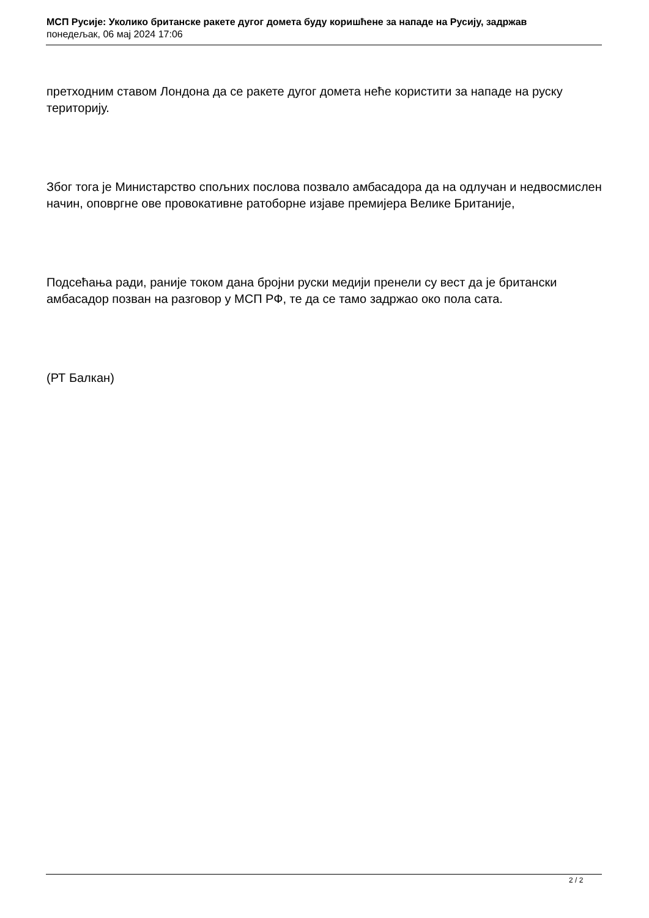МСП Русије: Уколико британске ракете дугог домета буду коришћене за нападе на Русију, задржав
понедељак, 06 мај 2024 17:06
претходним ставом Лондона да се ракете дугог домета неће користити за нападе на руску територију.
Због тога је Министарство спољних послова позвало амбасадора да на одлучан и недвосмислен начин, оповргне ове провокативне ратоборне изјаве премијера Велике Британије,
Подсећања ради, раније током дана бројни руски медији пренели су вест да је британски амбасадор позван на разговор у МСП РФ, те да се тамо задржао око пола сата.
(РТ Балкан)
2 / 2